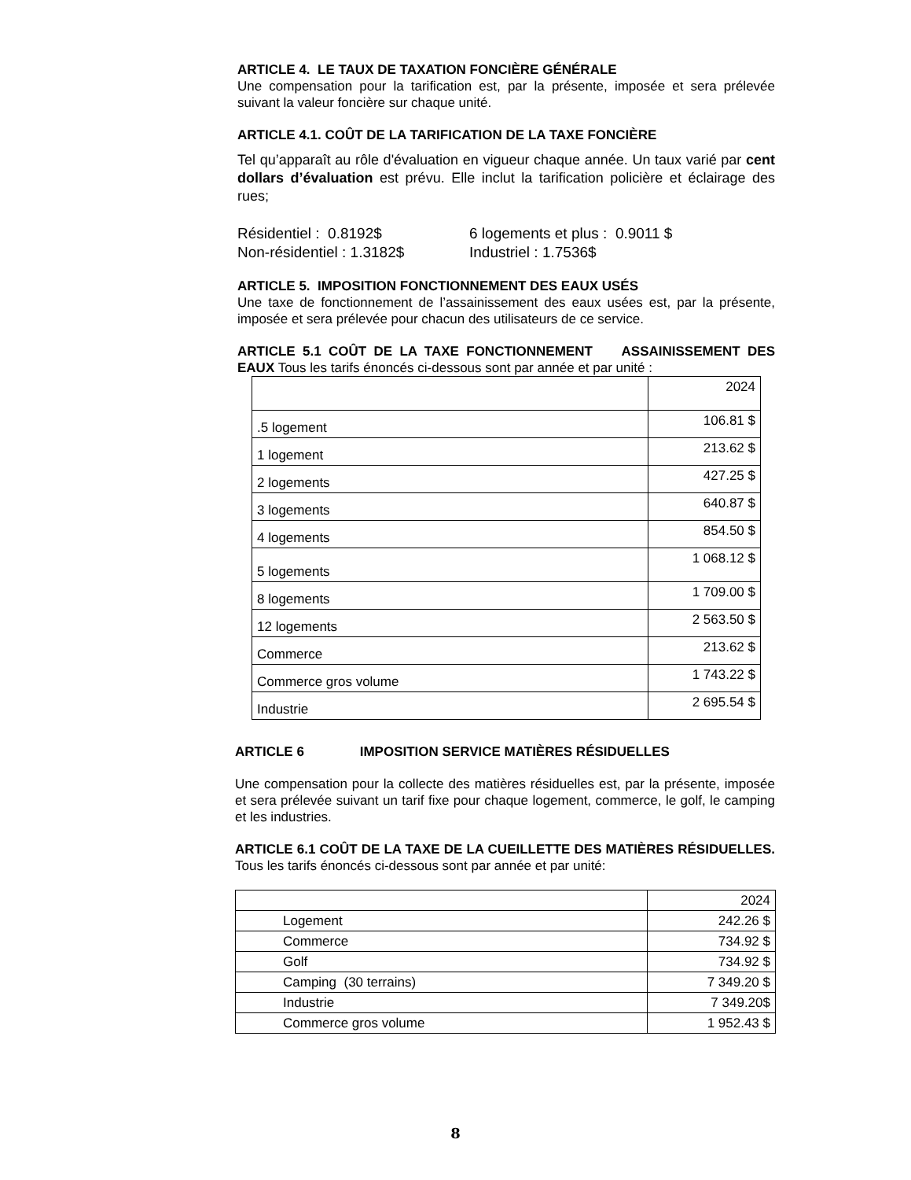ARTICLE 4. LE TAUX DE TAXATION FONCIÈRE GÉNÉRALE
Une compensation pour la tarification est, par la présente, imposée et sera prélevée suivant la valeur foncière sur chaque unité.
ARTICLE 4.1. COÛT DE LA TARIFICATION DE LA TAXE FONCIÈRE
Tel qu’apparaît au rôle d'évaluation en vigueur chaque année. Un taux varié par cent dollars d’évaluation est prévu. Elle inclut la tarification policière et éclairage des rues;
Résidentiel : 0.8192$
Non-résidentiel : 1.3182$
6 logements et plus : 0.9011 $
Industriel : 1.7536$
ARTICLE 5. IMPOSITION FONCTIONNEMENT DES EAUX USÉS
Une taxe de fonctionnement de l’assainissement des eaux usées est, par la présente, imposée et sera prélevée pour chacun des utilisateurs de ce service.
ARTICLE 5.1 COÛT DE LA TAXE FONCTIONNEMENT ASSAINISSEMENT DES EAUX Tous les tarifs énoncés ci-dessous sont par année et par unité :
| | 2024 |
| .5 logement | 106.81 $ |
| 1 logement | 213.62 $ |
| 2 logements | 427.25 $ |
| 3 logements | 640.87 $ |
| 4 logements | 854.50 $ |
| 5 logements | 1 068.12 $ |
| 8 logements | 1 709.00 $ |
| 12 logements | 2 563.50 $ |
| Commerce | 213.62 $ |
| Commerce gros volume | 1 743.22 $ |
| Industrie | 2 695.54 $ |
ARTICLE 6 IMPOSITION SERVICE MATIÈRES RÉSIDUELLES
Une compensation pour la collecte des matières résiduelles est, par la présente, imposée et sera prélevée suivant un tarif fixe pour chaque logement, commerce, le golf, le camping et les industries.
ARTICLE 6.1 COÛT DE LA TAXE DE LA CUEILLETTE DES MATIÈRES RÉSIDUELLES. Tous les tarifs énoncés ci-dessous sont par année et par unité:
| | 2024 |
| Logement | 242.26 $ |
| Commerce | 734.92 $ |
| Golf | 734.92 $ |
| Camping (30 terrains) | 7 349.20 $ |
| Industrie | 7 349.20$ |
| Commerce gros volume | 1 952.43 $ |
8